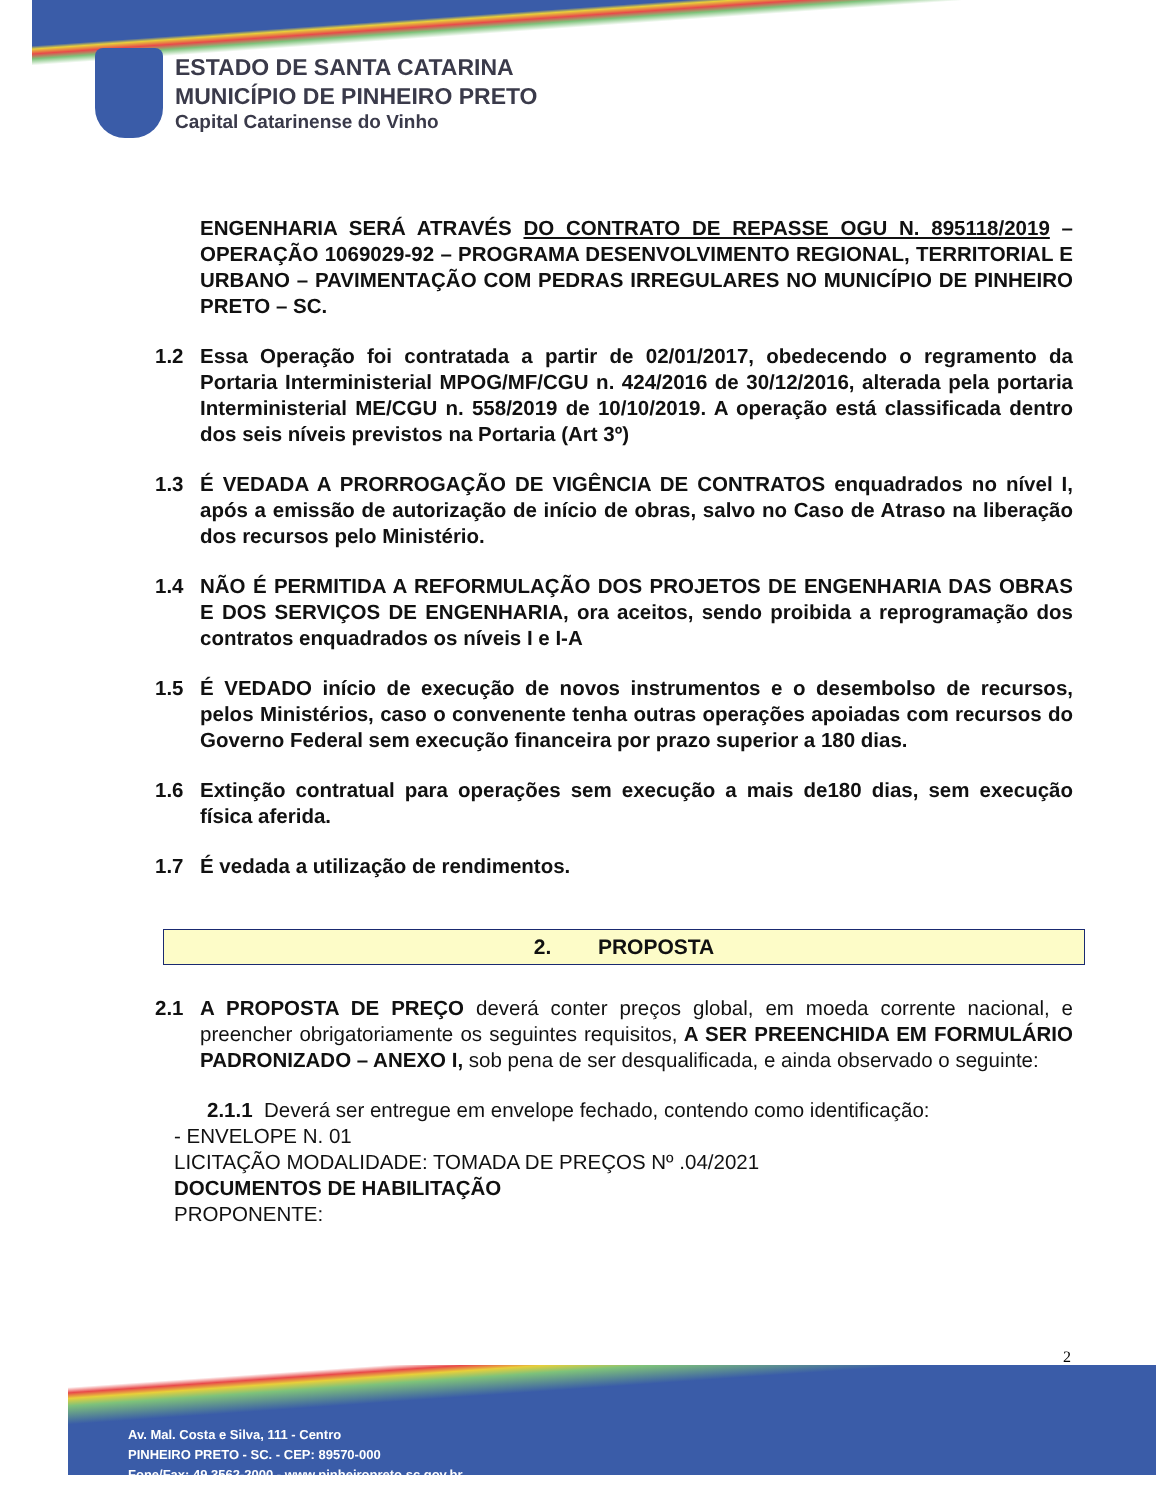ESTADO DE SANTA CATARINA
MUNICÍPIO DE PINHEIRO PRETO
Capital Catarinense do Vinho
ENGENHARIA SERÁ ATRAVÉS DO CONTRATO DE REPASSE OGU N. 895118/2019 – OPERAÇÃO 1069029-92 – PROGRAMA DESENVOLVIMENTO REGIONAL, TERRITORIAL E URBANO – PAVIMENTAÇÃO COM PEDRAS IRREGULARES NO MUNICÍPIO DE PINHEIRO PRETO – SC.
1.2 Essa Operação foi contratada a partir de 02/01/2017, obedecendo o regramento da Portaria Interministerial MPOG/MF/CGU n. 424/2016 de 30/12/2016, alterada pela portaria Interministerial ME/CGU n. 558/2019 de 10/10/2019. A operação está classificada dentro dos seis níveis previstos na Portaria (Art 3º)
1.3 É VEDADA A PRORROGAÇÃO DE VIGÊNCIA DE CONTRATOS enquadrados no nível I, após a emissão de autorização de início de obras, salvo no Caso de Atraso na liberação dos recursos pelo Ministério.
1.4 NÃO É PERMITIDA A REFORMULAÇÃO DOS PROJETOS DE ENGENHARIA DAS OBRAS E DOS SERVIÇOS DE ENGENHARIA, ora aceitos, sendo proibida a reprogramação dos contratos enquadrados os níveis I e I-A
1.5 É VEDADO início de execução de novos instrumentos e o desembolso de recursos, pelos Ministérios, caso o convenente tenha outras operações apoiadas com recursos do Governo Federal sem execução financeira por prazo superior a 180 dias.
1.6 Extinção contratual para operações sem execução a mais de180 dias, sem execução física aferida.
1.7 É vedada a utilização de rendimentos.
2. PROPOSTA
2.1 A PROPOSTA DE PREÇO deverá conter preços global, em moeda corrente nacional, e preencher obrigatoriamente os seguintes requisitos, A SER PREENCHIDA EM FORMULÁRIO PADRONIZADO – ANEXO I, sob pena de ser desqualificada, e ainda observado o seguinte:
2.1.1 Deverá ser entregue em envelope fechado, contendo como identificação:
- ENVELOPE N. 01
LICITAÇÃO MODALIDADE: TOMADA DE PREÇOS Nº .04/2021
DOCUMENTOS DE HABILITAÇÃO
PROPONENTE:
2
Av. Mal. Costa e Silva, 111 - Centro
PINHEIRO PRETO - SC. - CEP: 89570-000
Fone/Fax: 49 3562-2000 - www.pinheiropreto.sc.gov.br